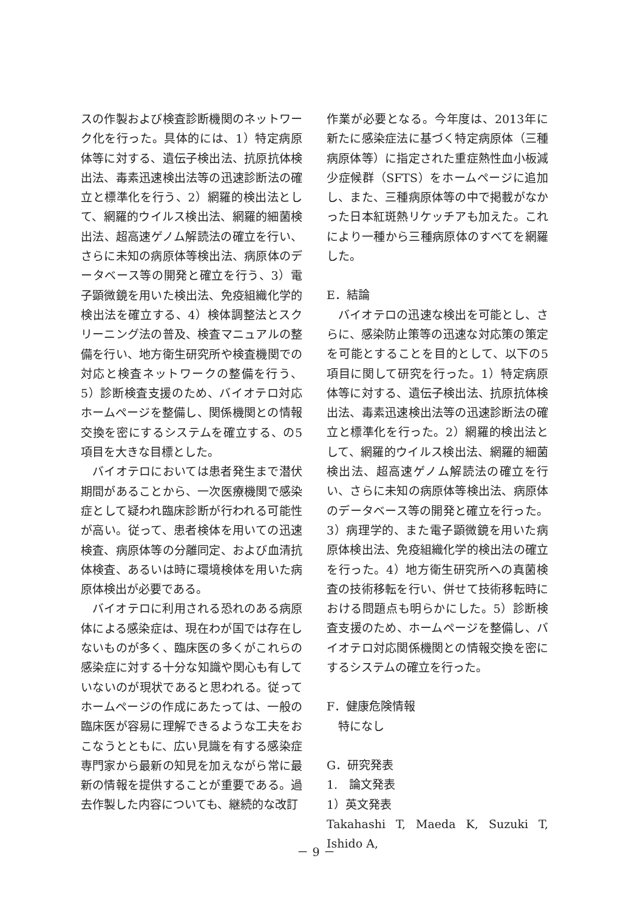スの作製および検査診断機関のネットワーク化を行った。具体的には、1）特定病原体等に対する、遺伝子検出法、抗原抗体検出法、毒素迅速検出法等の迅速診断法の確立と標準化を行う、2）網羅的検出法として、網羅的ウイルス検出法、網羅的細菌検出法、超高速ゲノム解読法の確立を行い、さらに未知の病原体等検出法、病原体のデータベース等の開発と確立を行う、3）電子顕微鏡を用いた検出法、免疫組織化学的検出法を確立する、4）検体調整法とスクリーニング法の普及、検査マニュアルの整備を行い、地方衛生研究所や検査機関での対応と検査ネットワークの整備を行う、5）診断検査支援のため、バイオテロ対応ホームページを整備し、関係機関との情報交換を密にするシステムを確立する、の5項目を大きな目標とした。
バイオテロにおいては患者発生まで潜伏期間があることから、一次医療機関で感染症として疑われ臨床診断が行われる可能性が高い。従って、患者検体を用いての迅速検査、病原体等の分離同定、および血清抗体検査、あるいは時に環境検体を用いた病原体検出が必要である。
バイオテロに利用される恐れのある病原体による感染症は、現在わが国では存在しないものが多く、臨床医の多くがこれらの感染症に対する十分な知識や関心も有していないのが現状であると思われる。従ってホームページの作成にあたっては、一般の臨床医が容易に理解できるような工夫をおこなうとともに、広い見識を有する感染症専門家から最新の知見を加えながら常に最新の情報を提供することが重要である。過去作製した内容についても、継続的な改訂
作業が必要となる。今年度は、2013年に新たに感染症法に基づく特定病原体（三種病原体等）に指定された重症熱性血小板減少症候群（SFTS）をホームページに追加し、また、三種病原体等の中で掲載がなかった日本紅斑熱リケッチアも加えた。これにより一種から三種病原体のすべてを網羅した。
E．結論
バイオテロの迅速な検出を可能とし、さらに、感染防止策等の迅速な対応策の策定を可能とすることを目的として、以下の5項目に関して研究を行った。1）特定病原体等に対する、遺伝子検出法、抗原抗体検出法、毒素迅速検出法等の迅速診断法の確立と標準化を行った。2）網羅的検出法として、網羅的ウイルス検出法、網羅的細菌検出法、超高速ゲノム解読法の確立を行い、さらに未知の病原体等検出法、病原体のデータベース等の開発と確立を行った。3）病理学的、また電子顕微鏡を用いた病原体検出法、免疫組織化学的検出法の確立を行った。4）地方衛生研究所への真菌検査の技術移転を行い、併せて技術移転時における問題点も明らかにした。5）診断検査支援のため、ホームページを整備し、バイオテロ対応関係機関との情報交換を密にするシステムの確立を行った。
F．健康危険情報
特になし
G．研究発表
1.　論文発表
1）英文発表
Takahashi T, Maeda K, Suzuki T, Ishido A,
－ 9 －